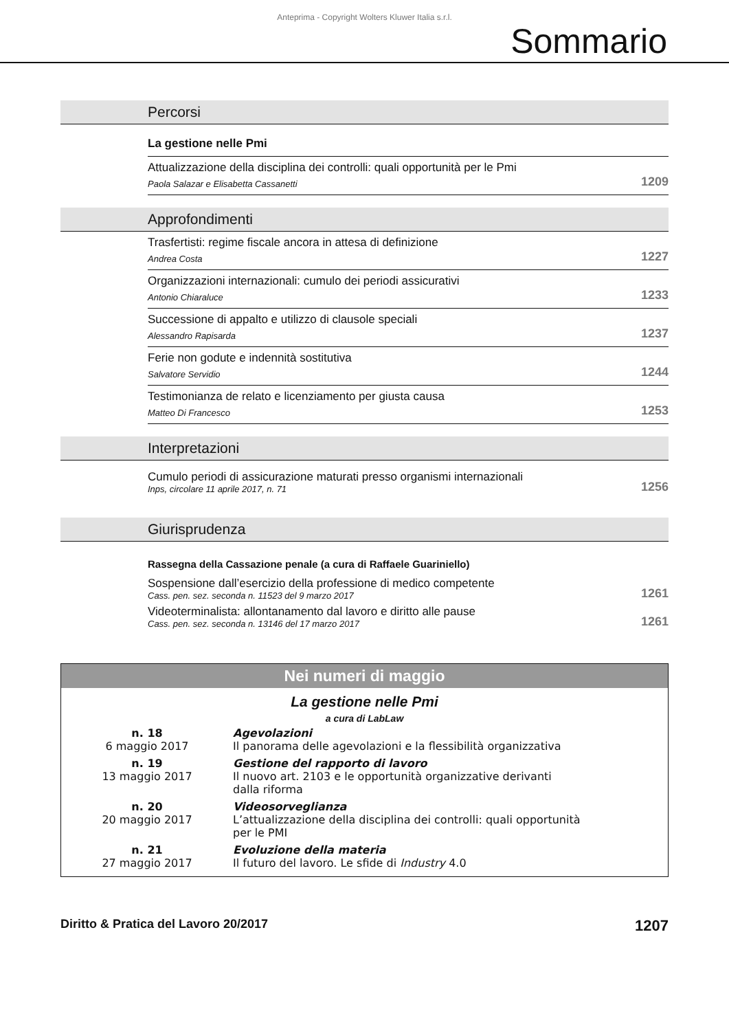Anteprima - Copyright Wolters Kluwer Italia s.r.l.
Sommario
Percorsi
La gestione nelle Pmi
Attualizzazione della disciplina dei controlli: quali opportunità per le Pmi
Paola Salazar e Elisabetta Cassanetti
1209
Approfondimenti
Trasfertisti: regime fiscale ancora in attesa di definizione
Andrea Costa
1227
Organizzazioni internazionali: cumulo dei periodi assicurativi
Antonio Chiaraluce
1233
Successione di appalto e utilizzo di clausole speciali
Alessandro Rapisarda
1237
Ferie non godute e indennità sostitutiva
Salvatore Servidio
1244
Testimonianza de relato e licenziamento per giusta causa
Matteo Di Francesco
1253
Interpretazioni
Cumulo periodi di assicurazione maturati presso organismi internazionali
Inps, circolare 11 aprile 2017, n. 71
1256
Giurisprudenza
Rassegna della Cassazione penale (a cura di Raffaele Guariniello)
Sospensione dall’esercizio della professione di medico competente
Cass. pen. sez. seconda n. 11523 del 9 marzo 2017
1261
Videoterminalista: allontanamento dal lavoro e diritto alle pause
Cass. pen. sez. seconda n. 13146 del 17 marzo 2017
1261
Nei numeri di maggio
La gestione nelle Pmi
a cura di LabLaw
| n. 18 6 maggio 2017 | Agevolazioni Il panorama delle agevolazioni e la flessibilità organizzativa |
| n. 19 13 maggio 2017 | Gestione del rapporto di lavoro Il nuovo art. 2103 e le opportunità organizzative derivanti dalla riforma |
| n. 20 20 maggio 2017 | Videosorveglianza L’attualizzazione della disciplina dei controlli: quali opportunità per le PMI |
| n. 21 27 maggio 2017 | Evoluzione della materia Il futuro del lavoro. Le sfide di Industry 4.0 |
Diritto & Pratica del Lavoro 20/2017 1207